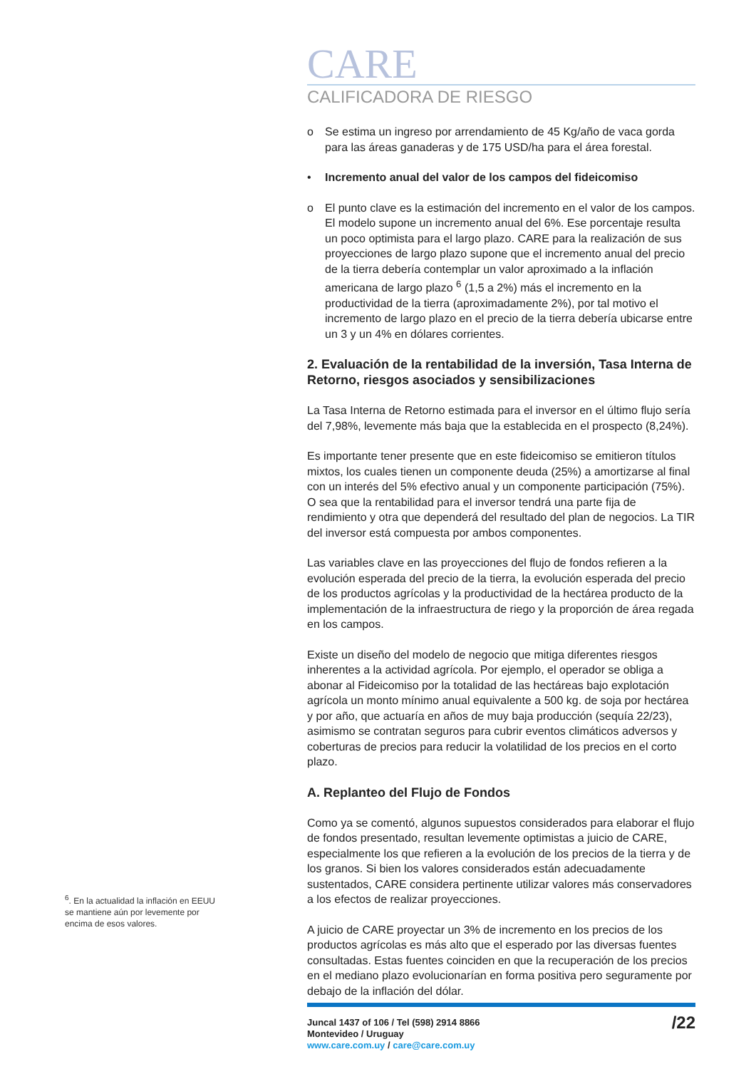<sup>6</sup>. En la actualidad la inflación en EEUU se mantiene aún por levemente por encima de esos valores.
CARE
CALIFICADORA DE RIESGO
o Se estima un ingreso por arrendamiento de 45 Kg/año de vaca gorda para las áreas ganaderas y de 175 USD/ha para el área forestal.
• Incremento anual del valor de los campos del fideicomiso
o El punto clave es la estimación del incremento en el valor de los campos. El modelo supone un incremento anual del 6%. Ese porcentaje resulta un poco optimista para el largo plazo. CARE para la realización de sus proyecciones de largo plazo supone que el incremento anual del precio de la tierra debería contemplar un valor aproximado a la inflación americana de largo plazo <sup>6</sup> (1,5 a 2%) más el incremento en la productividad de la tierra (aproximadamente 2%), por tal motivo el incremento de largo plazo en el precio de la tierra debería ubicarse entre un 3 y un 4% en dólares corrientes.
2. Evaluación de la rentabilidad de la inversión, Tasa Interna de Retorno, riesgos asociados y sensibilizaciones
La Tasa Interna de Retorno estimada para el inversor en el último flujo sería del 7,98%, levemente más baja que la establecida en el prospecto (8,24%).
Es importante tener presente que en este fideicomiso se emitieron títulos mixtos, los cuales tienen un componente deuda (25%) a amortizarse al final con un interés del 5% efectivo anual y un componente participación (75%). O sea que la rentabilidad para el inversor tendrá una parte fija de rendimiento y otra que dependerá del resultado del plan de negocios. La TIR del inversor está compuesta por ambos componentes.
Las variables clave en las proyecciones del flujo de fondos refieren a la evolución esperada del precio de la tierra, la evolución esperada del precio de los productos agrícolas y la productividad de la hectárea producto de la implementación de la infraestructura de riego y la proporción de área regada en los campos.
Existe un diseño del modelo de negocio que mitiga diferentes riesgos inherentes a la actividad agrícola. Por ejemplo, el operador se obliga a abonar al Fideicomiso por la totalidad de las hectáreas bajo explotación agrícola un monto mínimo anual equivalente a 500 kg. de soja por hectárea y por año, que actuaría en años de muy baja producción (sequía 22/23), asimismo se contratan seguros para cubrir eventos climáticos adversos y coberturas de precios para reducir la volatilidad de los precios en el corto plazo.
A. Replanteo del Flujo de Fondos
Como ya se comentó, algunos supuestos considerados para elaborar el flujo de fondos presentado, resultan levemente optimistas a juicio de CARE, especialmente los que refieren a la evolución de los precios de la tierra y de los granos. Si bien los valores considerados están adecuadamente sustentados, CARE considera pertinente utilizar valores más conservadores a los efectos de realizar proyecciones.
A juicio de CARE proyectar un 3% de incremento en los precios de los productos agrícolas es más alto que el esperado por las diversas fuentes consultadas. Estas fuentes coinciden en que la recuperación de los precios en el mediano plazo evolucionarían en forma positiva pero seguramente por debajo de la inflación del dólar.
Juncal 1437 of 106 / Tel (598) 2914 8866
Montevideo / Uruguay
www.care.com.uy / care@care.com.uy
/22